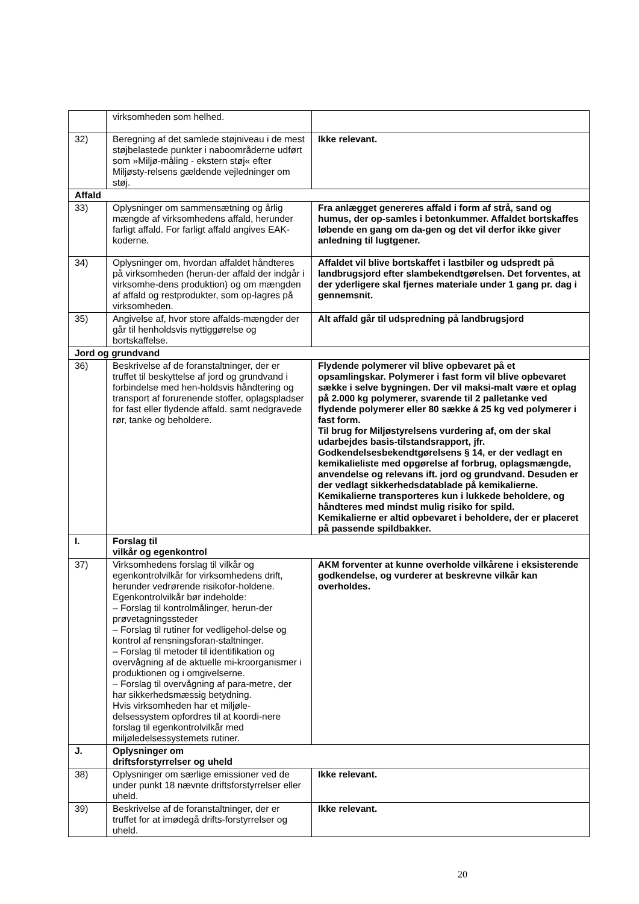| | virksomheden som helhed. | |
| 32) | Beregning af det samlede støjniveau i de mest støjbelastede punkter i naboområderne udført som »Miljø-måling - ekstern støj« efter Miljøsty-relsens gældende vejledninger om støj. | Ikke relevant. |
| Affald | | |
| 33) | Oplysninger om sammensætning og årlig mængde af virksomhedens affald, herunder farligt affald. For farligt affald angives EAK-koderne. | Fra anlægget genereres affald i form af strå, sand og humus, der op-samles i betonkummer. Affaldet bortskaffes løbende en gang om da-gen og det vil derfor ikke giver anledning til lugtgener. |
| 34) | Oplysninger om, hvordan affaldet håndteres på virksomheden (herun-der affald der indgår i virksomhe-dens produktion) og om mængden af affald og restprodukter, som op-lagres på virksomheden. | Affaldet vil blive bortskaffet i lastbiler og udspredt på landbrugsjord efter slambekendtgørelsen. Det forventes, at der yderligere skal fjernes materiale under 1 gang pr. dag i gennemsnit. |
| 35) | Angivelse af, hvor store affalds-mængder der går til henholdsvis nyttiggørelse og bortskaffelse. | Alt affald går til udspredning på landbrugsjord |
| Jord og grundvand | | |
| 36) | Beskrivelse af de foranstaltninger, der er truffet til beskyttelse af jord og grundvand i forbindelse med hen-holdsvis håndtering og transport af forurenende stoffer, oplagspladser for fast eller flydende affald. samt nedgravede rør, tanke og beholdere. | Flydende polymerer vil blive opbevaret på et opsamlingskar. Polymerer i fast form vil blive opbevaret sække i selve bygningen. Der vil maksi-malt være et oplag på 2.000 kg polymerer, svarende til 2 palletanke ved flydende polymerer eller 80 sække á 25 kg ved polymerer i fast form. Til brug for Miljøstyrelsens vurdering af, om der skal udarbejdes basis-tilstandsrapport, jfr. Godkendelsesbekendtgørelsens § 14, er der vedlagt en kemikalieliste med opgørelse af forbrug, oplagsmængde, anvendelse og relevans ift. jord og grundvand. Desuden er der vedlagt sikkerhedsdatablade på kemikalierne. Kemikalierne transporteres kun i lukkede beholdere, og håndteres med mindst mulig risiko for spild. Kemikalierne er altid opbevaret i beholdere, der er placeret på passende spildbakker. |
| I. | Forslag til vilkår og egenkontrol | |
| 37) | Virksomhedens forslag til vilkår og egenkontrolvilkår for virksomhedens drift, herunder vedrørende risikofor-holdene. Egenkontrolvilkår bør indeholde: – Forslag til kontrolmålinger, herun-der prøvetagningssteder – Forslag til rutiner for vedligehol-delse og kontrol af rensningsforan-staltninger. – Forslag til metoder til identifikation og overvågning af de aktuelle mi-kroorganismer i produktionen og i omgivelserne. – Forslag til overvågning af para-metre, der har sikkerhedsmæssig betydning. Hvis virksomheden har et miljøle-delsessystem opfordres til at koordi-nere forslag til egenkontrolvilkår med miljøledelsessystemets rutiner. | AKM forventer at kunne overholde vilkårene i eksisterende godkendelse, og vurderer at beskrevne vilkår kan overholdes. |
| J. | Oplysninger om driftsforstyrrelser og uheld | |
| 38) | Oplysninger om særlige emissioner ved de under punkt 18 nævnte driftsforstyrrelser eller uheld. | Ikke relevant. |
| 39) | Beskrivelse af de foranstaltninger, der er truffet for at imødegå drifts-forstyrrelser og uheld. | Ikke relevant. |
20